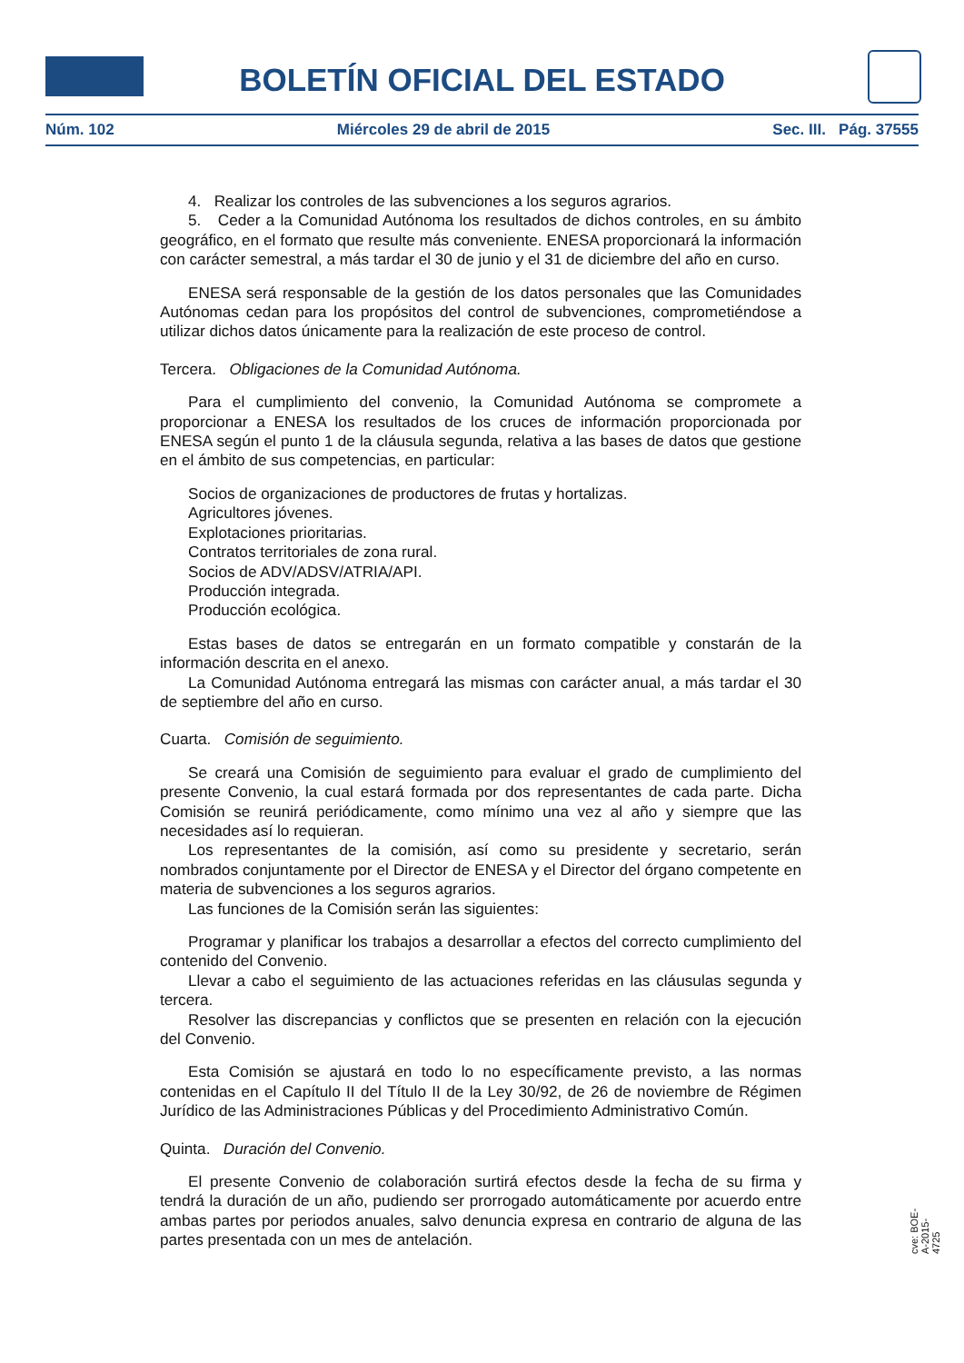BOLETÍN OFICIAL DEL ESTADO
Núm. 102 Miércoles 29 de abril de 2015 Sec. III. Pág. 37555
4. Realizar los controles de las subvenciones a los seguros agrarios.
5. Ceder a la Comunidad Autónoma los resultados de dichos controles, en su ámbito geográfico, en el formato que resulte más conveniente. ENESA proporcionará la información con carácter semestral, a más tardar el 30 de junio y el 31 de diciembre del año en curso.
ENESA será responsable de la gestión de los datos personales que las Comunidades Autónomas cedan para los propósitos del control de subvenciones, comprometiéndose a utilizar dichos datos únicamente para la realización de este proceso de control.
Tercera. Obligaciones de la Comunidad Autónoma.
Para el cumplimiento del convenio, la Comunidad Autónoma se compromete a proporcionar a ENESA los resultados de los cruces de información proporcionada por ENESA según el punto 1 de la cláusula segunda, relativa a las bases de datos que gestione en el ámbito de sus competencias, en particular:
Socios de organizaciones de productores de frutas y hortalizas.
Agricultores jóvenes.
Explotaciones prioritarias.
Contratos territoriales de zona rural.
Socios de ADV/ADSV/ATRIA/API.
Producción integrada.
Producción ecológica.
Estas bases de datos se entregarán en un formato compatible y constarán de la información descrita en el anexo.
La Comunidad Autónoma entregará las mismas con carácter anual, a más tardar el 30 de septiembre del año en curso.
Cuarta. Comisión de seguimiento.
Se creará una Comisión de seguimiento para evaluar el grado de cumplimiento del presente Convenio, la cual estará formada por dos representantes de cada parte. Dicha Comisión se reunirá periódicamente, como mínimo una vez al año y siempre que las necesidades así lo requieran.
Los representantes de la comisión, así como su presidente y secretario, serán nombrados conjuntamente por el Director de ENESA y el Director del órgano competente en materia de subvenciones a los seguros agrarios.
Las funciones de la Comisión serán las siguientes:
Programar y planificar los trabajos a desarrollar a efectos del correcto cumplimiento del contenido del Convenio.
Llevar a cabo el seguimiento de las actuaciones referidas en las cláusulas segunda y tercera.
Resolver las discrepancias y conflictos que se presenten en relación con la ejecución del Convenio.
Esta Comisión se ajustará en todo lo no específicamente previsto, a las normas contenidas en el Capítulo II del Título II de la Ley 30/92, de 26 de noviembre de Régimen Jurídico de las Administraciones Públicas y del Procedimiento Administrativo Común.
Quinta. Duración del Convenio.
El presente Convenio de colaboración surtirá efectos desde la fecha de su firma y tendrá la duración de un año, pudiendo ser prorrogado automáticamente por acuerdo entre ambas partes por periodos anuales, salvo denuncia expresa en contrario de alguna de las partes presentada con un mes de antelación.
cve: BOE-A-2015-4725